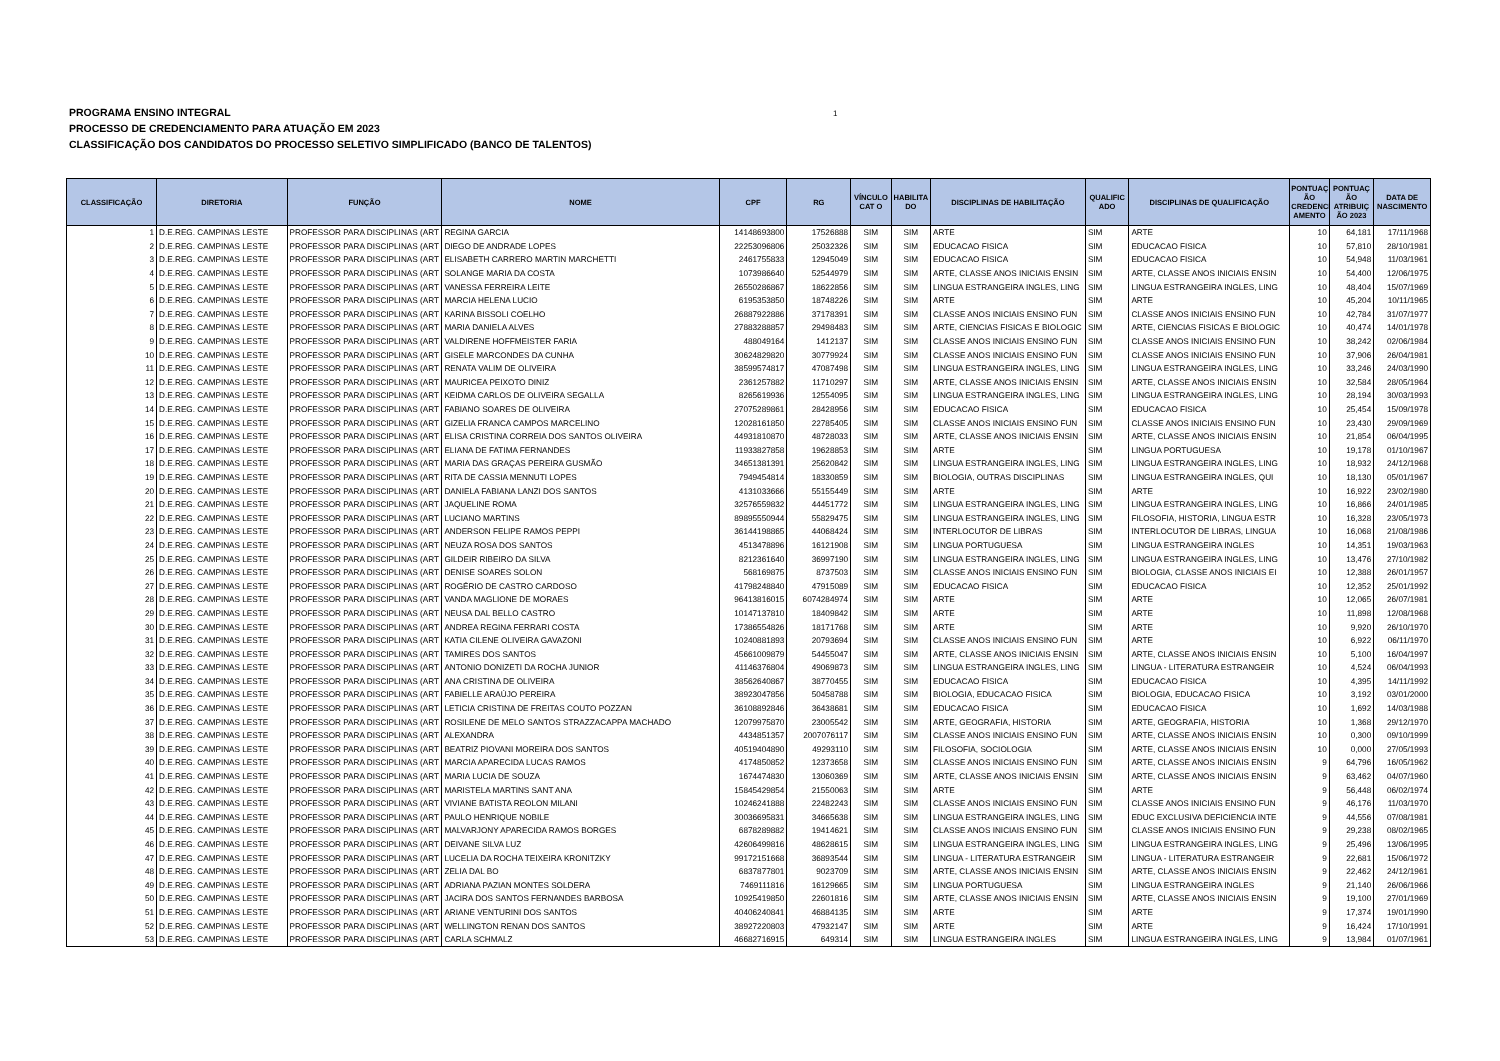PROGRAMA ENSINO INTEGRAL
PROCESSO DE CREDENCIAMENTO PARA ATUAÇÃO EM 2023
CLASSIFICAÇÃO DOS CANDIDATOS DO PROCESSO SELETIVO SIMPLIFICADO (BANCO DE TALENTOS)
1
| CLASSIFICAÇÃO | DIRETORIA | FUNÇÃO | NOME | CPF | RG | VÍNCULO CAT O | HABILITA DO | DISCIPLINAS DE HABILITAÇÃO | QUALIFIC ADO | DISCIPLINAS DE QUALIFICAÇÃO | PONTUAÇ ÃO CREDENCI AMENTO | PONTUAÇ ÃO ATRIBUIÇ ÃO 2023 | DATA DE NASCIMENTO |
| --- | --- | --- | --- | --- | --- | --- | --- | --- | --- | --- | --- | --- | --- |
| 1 | D.E.REG. CAMPINAS LESTE | PROFESSOR PARA DISCIPLINAS (ART | REGINA GARCIA | 14148693800 | 17526888 | SIM | SIM | ARTE | SIM | ARTE | 10 | 64,181 | 17/11/1968 |
| 2 | D.E.REG. CAMPINAS LESTE | PROFESSOR PARA DISCIPLINAS (ART | DIEGO DE ANDRADE LOPES | 22253096806 | 25032326 | SIM | SIM | EDUCACAO FISICA | SIM | EDUCACAO FISICA | 10 | 57,810 | 28/10/1981 |
| 3 | D.E.REG. CAMPINAS LESTE | PROFESSOR PARA DISCIPLINAS (ART | ELISABETH CARRERO MARTIN MARCHETTI | 2461755833 | 12945049 | SIM | SIM | EDUCACAO FISICA | SIM | EDUCACAO FISICA | 10 | 54,948 | 11/03/1961 |
| 4 | D.E.REG. CAMPINAS LESTE | PROFESSOR PARA DISCIPLINAS (ART | SOLANGE MARIA DA COSTA | 1073986640 | 52544979 | SIM | SIM | ARTE, CLASSE ANOS INICIAIS ENSIN | SIM | ARTE, CLASSE ANOS INICIAIS ENSIN | 10 | 54,400 | 12/06/1975 |
| 5 | D.E.REG. CAMPINAS LESTE | PROFESSOR PARA DISCIPLINAS (ART | VANESSA FERREIRA LEITE | 26550286867 | 18622856 | SIM | SIM | LINGUA ESTRANGEIRA INGLES, LING | SIM | LINGUA ESTRANGEIRA INGLES, LING | 10 | 48,404 | 15/07/1969 |
| 6 | D.E.REG. CAMPINAS LESTE | PROFESSOR PARA DISCIPLINAS (ART | MARCIA HELENA LUCIO | 6195353850 | 18748226 | SIM | SIM | ARTE | SIM | ARTE | 10 | 45,204 | 10/11/1965 |
| 7 | D.E.REG. CAMPINAS LESTE | PROFESSOR PARA DISCIPLINAS (ART | KARINA BISSOLI COELHO | 26887922886 | 37178391 | SIM | SIM | CLASSE ANOS INICIAIS ENSINO FUN | SIM | CLASSE ANOS INICIAIS ENSINO FUN | 10 | 42,784 | 31/07/1977 |
| 8 | D.E.REG. CAMPINAS LESTE | PROFESSOR PARA DISCIPLINAS (ART | MARIA DANIELA ALVES | 27883288857 | 29498483 | SIM | SIM | ARTE, CIENCIAS FISICAS E BIOLOGIC | SIM | ARTE, CIENCIAS FISICAS E BIOLOGIC | 10 | 40,474 | 14/01/1978 |
| 9 | D.E.REG. CAMPINAS LESTE | PROFESSOR PARA DISCIPLINAS (ART | VALDIRENE HOFFMEISTER FARIA | 488049164 | 1412137 | SIM | SIM | CLASSE ANOS INICIAIS ENSINO FUN | SIM | CLASSE ANOS INICIAIS ENSINO FUN | 10 | 38,242 | 02/06/1984 |
| 10 | D.E.REG. CAMPINAS LESTE | PROFESSOR PARA DISCIPLINAS (ART | GISELE MARCONDES DA CUNHA | 30624829820 | 30779924 | SIM | SIM | CLASSE ANOS INICIAIS ENSINO FUN | SIM | CLASSE ANOS INICIAIS ENSINO FUN | 10 | 37,906 | 26/04/1981 |
| 11 | D.E.REG. CAMPINAS LESTE | PROFESSOR PARA DISCIPLINAS (ART | RENATA VALIM DE OLIVEIRA | 38599574817 | 47087498 | SIM | SIM | LINGUA ESTRANGEIRA INGLES, LING | SIM | LINGUA ESTRANGEIRA INGLES, LING | 10 | 33,246 | 24/03/1990 |
| 12 | D.E.REG. CAMPINAS LESTE | PROFESSOR PARA DISCIPLINAS (ART | MAURICEA PEIXOTO DINIZ | 2361257882 | 11710297 | SIM | SIM | ARTE, CLASSE ANOS INICIAIS ENSIN | SIM | ARTE, CLASSE ANOS INICIAIS ENSIN | 10 | 32,584 | 28/05/1964 |
| 13 | D.E.REG. CAMPINAS LESTE | PROFESSOR PARA DISCIPLINAS (ART | KEIDMA CARLOS DE OLIVEIRA SEGALLA | 8265619936 | 12554095 | SIM | SIM | LINGUA ESTRANGEIRA INGLES, LING | SIM | LINGUA ESTRANGEIRA INGLES, LING | 10 | 28,194 | 30/03/1993 |
| 14 | D.E.REG. CAMPINAS LESTE | PROFESSOR PARA DISCIPLINAS (ART | FABIANO SOARES DE OLIVEIRA | 27075289861 | 28428956 | SIM | SIM | EDUCACAO FISICA | SIM | EDUCACAO FISICA | 10 | 25,454 | 15/09/1978 |
| 15 | D.E.REG. CAMPINAS LESTE | PROFESSOR PARA DISCIPLINAS (ART | GIZELIA FRANCA CAMPOS MARCELINO | 12028161850 | 22785405 | SIM | SIM | CLASSE ANOS INICIAIS ENSINO FUN | SIM | CLASSE ANOS INICIAIS ENSINO FUN | 10 | 23,430 | 29/09/1969 |
| 16 | D.E.REG. CAMPINAS LESTE | PROFESSOR PARA DISCIPLINAS (ART | ELISA CRISTINA CORREIA DOS SANTOS OLIVEIRA | 44931810870 | 48728033 | SIM | SIM | ARTE, CLASSE ANOS INICIAIS ENSIN | SIM | ARTE, CLASSE ANOS INICIAIS ENSIN | 10 | 21,854 | 06/04/1995 |
| 17 | D.E.REG. CAMPINAS LESTE | PROFESSOR PARA DISCIPLINAS (ART | ELIANA DE FATIMA FERNANDES | 11933827858 | 19628853 | SIM | SIM | ARTE | SIM | LINGUA PORTUGUESA | 10 | 19,178 | 01/10/1967 |
| 18 | D.E.REG. CAMPINAS LESTE | PROFESSOR PARA DISCIPLINAS (ART | MARIA DAS GRAÇAS PEREIRA GUSMÃO | 34651381391 | 25620842 | SIM | SIM | LINGUA ESTRANGEIRA INGLES, LING | SIM | LINGUA ESTRANGEIRA INGLES, LING | 10 | 18,932 | 24/12/1968 |
| 19 | D.E.REG. CAMPINAS LESTE | PROFESSOR PARA DISCIPLINAS (ART | RITA DE CASSIA MENNUTI LOPES | 7949454814 | 18330859 | SIM | SIM | BIOLOGIA, OUTRAS DISCIPLINAS | SIM | LINGUA ESTRANGEIRA INGLES, QUI | 10 | 18,130 | 05/01/1967 |
| 20 | D.E.REG. CAMPINAS LESTE | PROFESSOR PARA DISCIPLINAS (ART | DANIELA FABIANA LANZI DOS SANTOS | 4131033666 | 55155449 | SIM | SIM | ARTE | SIM | ARTE | 10 | 16,922 | 23/02/1980 |
| 21 | D.E.REG. CAMPINAS LESTE | PROFESSOR PARA DISCIPLINAS (ART | JAQUELINE ROMA | 32576559832 | 44451772 | SIM | SIM | LINGUA ESTRANGEIRA INGLES, LING | SIM | LINGUA ESTRANGEIRA INGLES, LING | 10 | 16,866 | 24/01/1985 |
| 22 | D.E.REG. CAMPINAS LESTE | PROFESSOR PARA DISCIPLINAS (ART | LUCIANO MARTINS | 89895550944 | 55829475 | SIM | SIM | LINGUA ESTRANGEIRA INGLES, LING | SIM | FILOSOFIA, HISTORIA, LINGUA ESTR | 10 | 16,328 | 23/05/1973 |
| 23 | D.E.REG. CAMPINAS LESTE | PROFESSOR PARA DISCIPLINAS (ART | ANDERSON FELIPE RAMOS PEPPI | 36144198865 | 44068424 | SIM | SIM | INTERLOCUTOR DE LIBRAS | SIM | INTERLOCUTOR DE LIBRAS, LINGUA | 10 | 16,068 | 21/08/1986 |
| 24 | D.E.REG. CAMPINAS LESTE | PROFESSOR PARA DISCIPLINAS (ART | NEUZA ROSA DOS SANTOS | 4513478896 | 16121908 | SIM | SIM | LINGUA PORTUGUESA | SIM | LINGUA ESTRANGEIRA INGLES | 10 | 14,351 | 19/03/1963 |
| 25 | D.E.REG. CAMPINAS LESTE | PROFESSOR PARA DISCIPLINAS (ART | GILDEIR RIBEIRO DA SILVA | 8212361640 | 36997190 | SIM | SIM | LINGUA ESTRANGEIRA INGLES, LING | SIM | LINGUA ESTRANGEIRA INGLES, LING | 10 | 13,476 | 27/10/1982 |
| 26 | D.E.REG. CAMPINAS LESTE | PROFESSOR PARA DISCIPLINAS (ART | DENISE SOARES SOLON | 568169875 | 8737503 | SIM | SIM | CLASSE ANOS INICIAIS ENSINO FUN | SIM | BIOLOGIA, CLASSE ANOS INICIAIS EI | 10 | 12,388 | 26/01/1957 |
| 27 | D.E.REG. CAMPINAS LESTE | PROFESSOR PARA DISCIPLINAS (ART | ROGÉRIO DE CASTRO CARDOSO | 41798248840 | 47915089 | SIM | SIM | EDUCACAO FISICA | SIM | EDUCACAO FISICA | 10 | 12,352 | 25/01/1992 |
| 28 | D.E.REG. CAMPINAS LESTE | PROFESSOR PARA DISCIPLINAS (ART | VANDA MAGLIONE DE MORAES | 96413816015 | 6074284974 | SIM | SIM | ARTE | SIM | ARTE | 10 | 12,065 | 26/07/1981 |
| 29 | D.E.REG. CAMPINAS LESTE | PROFESSOR PARA DISCIPLINAS (ART | NEUSA DAL BELLO CASTRO | 10147137810 | 18409842 | SIM | SIM | ARTE | SIM | ARTE | 10 | 11,898 | 12/08/1968 |
| 30 | D.E.REG. CAMPINAS LESTE | PROFESSOR PARA DISCIPLINAS (ART | ANDREA REGINA FERRARI COSTA | 17386554826 | 18171768 | SIM | SIM | ARTE | SIM | ARTE | 10 | 9,920 | 26/10/1970 |
| 31 | D.E.REG. CAMPINAS LESTE | PROFESSOR PARA DISCIPLINAS (ART | KATIA CILENE OLIVEIRA GAVAZONI | 10240881893 | 20793694 | SIM | SIM | CLASSE ANOS INICIAIS ENSINO FUN | SIM | ARTE | 10 | 6,922 | 06/11/1970 |
| 32 | D.E.REG. CAMPINAS LESTE | PROFESSOR PARA DISCIPLINAS (ART | TAMIRES DOS SANTOS | 45661009879 | 54455047 | SIM | SIM | ARTE, CLASSE ANOS INICIAIS ENSIN | SIM | ARTE, CLASSE ANOS INICIAIS ENSIN | 10 | 5,100 | 16/04/1997 |
| 33 | D.E.REG. CAMPINAS LESTE | PROFESSOR PARA DISCIPLINAS (ART | ANTONIO DONIZETI DA ROCHA JUNIOR | 41146376804 | 49069873 | SIM | SIM | LINGUA ESTRANGEIRA INGLES, LING | SIM | LINGUA - LITERATURA ESTRANGEIR | 10 | 4,524 | 06/04/1993 |
| 34 | D.E.REG. CAMPINAS LESTE | PROFESSOR PARA DISCIPLINAS (ART | ANA CRISTINA DE OLIVEIRA | 38562640867 | 38770455 | SIM | SIM | EDUCACAO FISICA | SIM | EDUCACAO FISICA | 10 | 4,395 | 14/11/1992 |
| 35 | D.E.REG. CAMPINAS LESTE | PROFESSOR PARA DISCIPLINAS (ART | FABIELLE ARAÚJO PEREIRA | 38923047856 | 50458788 | SIM | SIM | BIOLOGIA, EDUCACAO FISICA | SIM | BIOLOGIA, EDUCACAO FISICA | 10 | 3,192 | 03/01/2000 |
| 36 | D.E.REG. CAMPINAS LESTE | PROFESSOR PARA DISCIPLINAS (ART | LETICIA CRISTINA DE FREITAS COUTO POZZAN | 36108892846 | 36438681 | SIM | SIM | EDUCACAO FISICA | SIM | EDUCACAO FISICA | 10 | 1,692 | 14/03/1988 |
| 37 | D.E.REG. CAMPINAS LESTE | PROFESSOR PARA DISCIPLINAS (ART | ROSILENE DE MELO SANTOS STRAZZACAPPA MACHADO | 12079975870 | 23005542 | SIM | SIM | ARTE, GEOGRAFIA, HISTORIA | SIM | ARTE, GEOGRAFIA, HISTORIA | 10 | 1,368 | 29/12/1970 |
| 38 | D.E.REG. CAMPINAS LESTE | PROFESSOR PARA DISCIPLINAS (ART | ALEXANDRA | 4434851357 | 2007076117 | SIM | SIM | CLASSE ANOS INICIAIS ENSINO FUN | SIM | ARTE, CLASSE ANOS INICIAIS ENSIN | 10 | 0,300 | 09/10/1999 |
| 39 | D.E.REG. CAMPINAS LESTE | PROFESSOR PARA DISCIPLINAS (ART | BEATRIZ PIOVANI MOREIRA DOS SANTOS | 40519404890 | 49293110 | SIM | SIM | FILOSOFIA, SOCIOLOGIA | SIM | ARTE, CLASSE ANOS INICIAIS ENSIN | 10 | 0,000 | 27/05/1993 |
| 40 | D.E.REG. CAMPINAS LESTE | PROFESSOR PARA DISCIPLINAS (ART | MARCIA APARECIDA LUCAS RAMOS | 4174850852 | 12373658 | SIM | SIM | CLASSE ANOS INICIAIS ENSINO FUN | SIM | ARTE, CLASSE ANOS INICIAIS ENSIN | 9 | 64,796 | 16/05/1962 |
| 41 | D.E.REG. CAMPINAS LESTE | PROFESSOR PARA DISCIPLINAS (ART | MARIA LUCIA DE SOUZA | 1674474830 | 13060369 | SIM | SIM | ARTE, CLASSE ANOS INICIAIS ENSIN | SIM | ARTE, CLASSE ANOS INICIAIS ENSIN | 9 | 63,462 | 04/07/1960 |
| 42 | D.E.REG. CAMPINAS LESTE | PROFESSOR PARA DISCIPLINAS (ART | MARISTELA MARTINS SANT ANA | 15845429854 | 21550063 | SIM | SIM | ARTE | SIM | ARTE | 9 | 56,448 | 06/02/1974 |
| 43 | D.E.REG. CAMPINAS LESTE | PROFESSOR PARA DISCIPLINAS (ART | VIVIANE BATISTA REOLON MILANI | 10246241888 | 22482243 | SIM | SIM | CLASSE ANOS INICIAIS ENSINO FUN | SIM | CLASSE ANOS INICIAIS ENSINO FUN | 9 | 46,176 | 11/03/1970 |
| 44 | D.E.REG. CAMPINAS LESTE | PROFESSOR PARA DISCIPLINAS (ART | PAULO HENRIQUE NOBILE | 30036695831 | 34665638 | SIM | SIM | LINGUA ESTRANGEIRA INGLES, LING | SIM | EDUC EXCLUSIVA DEFICIENCIA INTE | 9 | 44,556 | 07/08/1981 |
| 45 | D.E.REG. CAMPINAS LESTE | PROFESSOR PARA DISCIPLINAS (ART | MALVARJONY APARECIDA RAMOS BORGES | 6878289882 | 19414621 | SIM | SIM | CLASSE ANOS INICIAIS ENSINO FUN | SIM | CLASSE ANOS INICIAIS ENSINO FUN | 9 | 29,238 | 08/02/1965 |
| 46 | D.E.REG. CAMPINAS LESTE | PROFESSOR PARA DISCIPLINAS (ART | DEIVANE SILVA LUZ | 42606499816 | 48628615 | SIM | SIM | LINGUA ESTRANGEIRA INGLES, LING | SIM | LINGUA ESTRANGEIRA INGLES, LING | 9 | 25,496 | 13/06/1995 |
| 47 | D.E.REG. CAMPINAS LESTE | PROFESSOR PARA DISCIPLINAS (ART | LUCELIA DA ROCHA TEIXEIRA KRONITZKY | 99172151668 | 36893544 | SIM | SIM | LINGUA - LITERATURA ESTRANGEIR | SIM | LINGUA - LITERATURA ESTRANGEIR | 9 | 22,681 | 15/06/1972 |
| 48 | D.E.REG. CAMPINAS LESTE | PROFESSOR PARA DISCIPLINAS (ART | ZELIA DAL BO | 6837877801 | 9023709 | SIM | SIM | ARTE, CLASSE ANOS INICIAIS ENSIN | SIM | ARTE, CLASSE ANOS INICIAIS ENSIN | 9 | 22,462 | 24/12/1961 |
| 49 | D.E.REG. CAMPINAS LESTE | PROFESSOR PARA DISCIPLINAS (ART | ADRIANA PAZIAN MONTES SOLDERA | 7469111816 | 16129665 | SIM | SIM | LINGUA PORTUGUESA | SIM | LINGUA ESTRANGEIRA INGLES | 9 | 21,140 | 26/06/1966 |
| 50 | D.E.REG. CAMPINAS LESTE | PROFESSOR PARA DISCIPLINAS (ART | JACIRA DOS SANTOS FERNANDES BARBOSA | 10925419850 | 22601816 | SIM | SIM | ARTE, CLASSE ANOS INICIAIS ENSIN | SIM | ARTE, CLASSE ANOS INICIAIS ENSIN | 9 | 19,100 | 27/01/1969 |
| 51 | D.E.REG. CAMPINAS LESTE | PROFESSOR PARA DISCIPLINAS (ART | ARIANE VENTURINI DOS SANTOS | 40406240841 | 46884135 | SIM | SIM | ARTE | SIM | ARTE | 9 | 17,374 | 19/01/1990 |
| 52 | D.E.REG. CAMPINAS LESTE | PROFESSOR PARA DISCIPLINAS (ART | WELLINGTON RENAN DOS SANTOS | 38927220803 | 47932147 | SIM | SIM | ARTE | SIM | ARTE | 9 | 16,424 | 17/10/1991 |
| 53 | D.E.REG. CAMPINAS LESTE | PROFESSOR PARA DISCIPLINAS (ART | CARLA SCHMALZ | 46682716915 | 649314 | SIM | SIM | LINGUA ESTRANGEIRA INGLES | SIM | LINGUA ESTRANGEIRA INGLES, LING | 9 | 13,984 | 01/07/1961 |